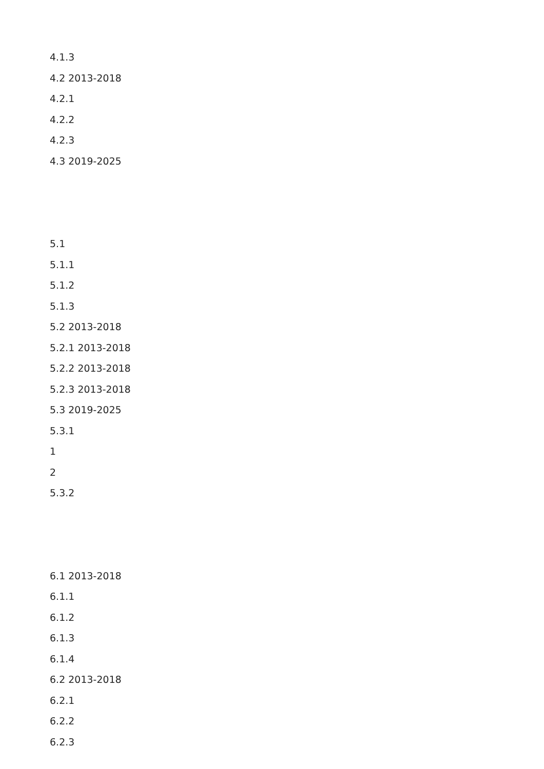4.1.3
4.2 2013-2018
4.2.1
4.2.2
4.2.3
4.3 2019-2025
5.1
5.1.1
5.1.2
5.1.3
5.2 2013-2018
5.2.1 2013-2018
5.2.2 2013-2018
5.2.3 2013-2018
5.3 2019-2025
5.3.1
1
2
5.3.2
6.1 2013-2018
6.1.1
6.1.2
6.1.3
6.1.4
6.2 2013-2018
6.2.1
6.2.2
6.2.3